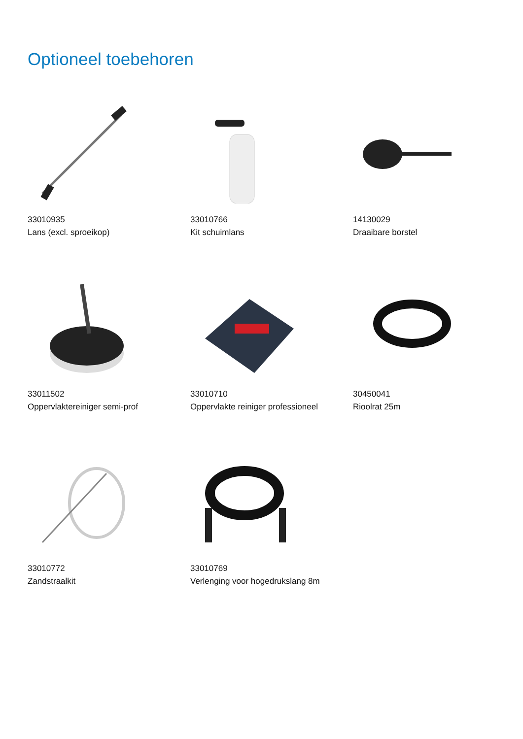Optioneel toebehoren
33010935
Lans (excl. sproeikop)
33010766
Kit schuimlans
14130029
Draaibare borstel
33011502
Oppervlaktereiniger semi-prof
33010710
Oppervlakte reiniger professioneel
30450041
Rioolrat 25m
33010772
Zandstraalkit
33010769
Verlenging voor hogedrukslang 8m